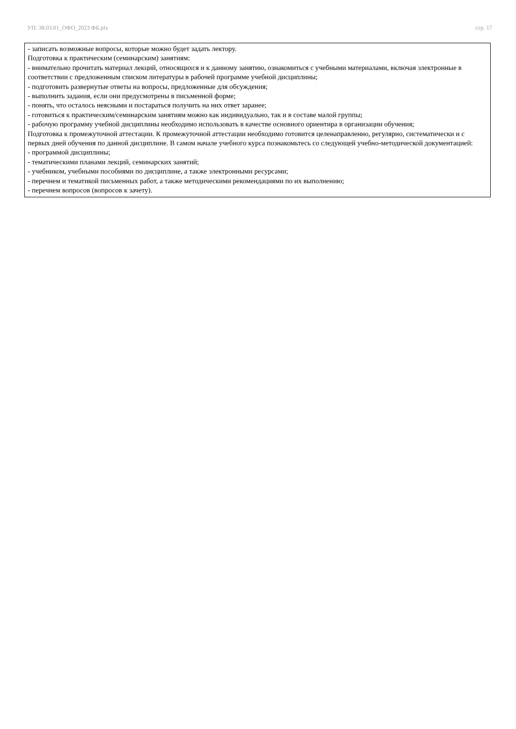УП: 38.03.01_ОФО_2023 ФБ.plx стр. 17
- записать возможные вопросы, которые можно будет задать лектору.
Подготовка к практическим (семинарским) занятиям:
- внимательно прочитать материал лекций, относящихся и к данному занятию, ознакомиться с учебными материалами, включая электронные в соответствии с предложенным списком литературы в рабочей программе учебной дисциплины;
- подготовить развернутые ответы на вопросы, предложенные для обсуждения;
- выполнить задания, если они предусмотрены в письменной форме;
- понять, что осталось неясными и постараться получить на них ответ заранее;
- готовиться к практическим/семинарским занятиям можно как индивидуально, так и в составе малой группы;
- рабочую программу учебной дисциплины необходимо использовать в качестве основного ориентира в организации обучения;
Подготовка к промежуточной аттестации. К промежуточной аттестации необходимо готовится целенаправленно, регулярно, систематически и с первых дней обучения по данной дисциплине. В самом начале учебного курса познакомьтесь со следующей учебно-методической документацией:
- программой дисциплины;
- тематическими планами лекций, семинарских занятий;
- учебником, учебными пособиями по дисциплине, а также электронными ресурсами;
- перечнем и тематикой письменных работ, а также методическими рекомендациями по их выполнению;
- перечнем вопросов (вопросов к зачету).